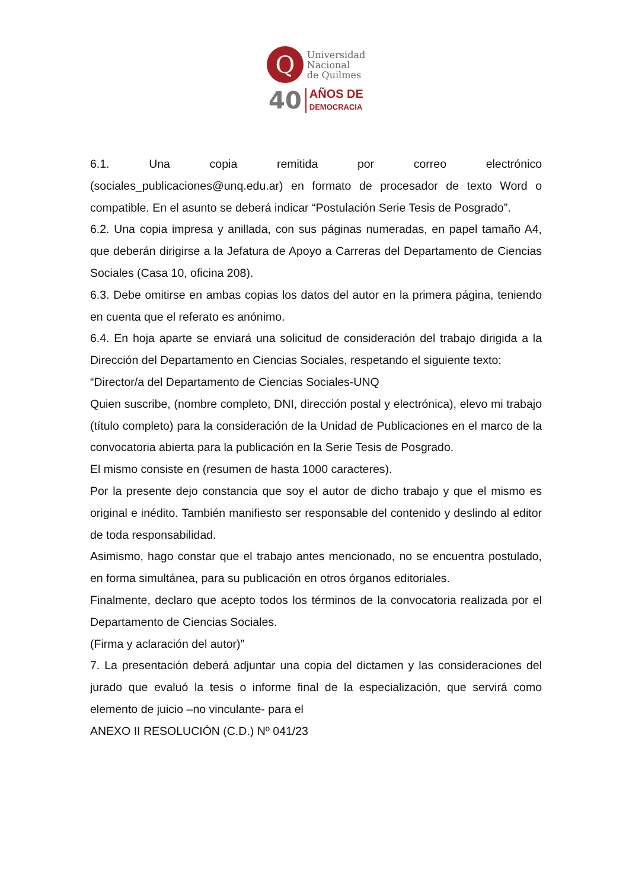Q
Universidad
Nacional
de Quilmes
40 AÑOS DE
DEMOCRACIA
6.1. Una copia remitida por correo electrónico
(sociales_publicaciones@unq.edu.ar) en formato de procesador de texto Word o compatible. En el asunto se deberá indicar “Postulación Serie Tesis de Posgrado”.
6.2. Una copia impresa y anillada, con sus páginas numeradas, en papel tamaño A4, que deberán dirigirse a la Jefatura de Apoyo a Carreras del Departamento de Ciencias Sociales (Casa 10, oficina 208).
6.3. Debe omitirse en ambas copias los datos del autor en la primera página, teniendo en cuenta que el referato es anónimo.
6.4. En hoja aparte se enviará una solicitud de consideración del trabajo dirigida a la Dirección del Departamento en Ciencias Sociales, respetando el siguiente texto:
“Director/a del Departamento de Ciencias Sociales-UNQ
Quien suscribe, (nombre completo, DNI, dirección postal y electrónica), elevo mi trabajo (título completo) para la consideración de la Unidad de Publicaciones en el marco de la convocatoria abierta para la publicación en la Serie Tesis de Posgrado.
El mismo consiste en (resumen de hasta 1000 caracteres).
Por la presente dejo constancia que soy el autor de dicho trabajo y que el mismo es original e inédito. También manifiesto ser responsable del contenido y deslindo al editor de toda responsabilidad.
Asimismo, hago constar que el trabajo antes mencionado, no se encuentra postulado, en forma simultánea, para su publicación en otros órganos editoriales.
Finalmente, declaro que acepto todos los términos de la convocatoria realizada por el Departamento de Ciencias Sociales.
(Firma y aclaración del autor)”
7. La presentación deberá adjuntar una copia del dictamen y las consideraciones del jurado que evaluó la tesis o informe final de la especialización, que servirá como elemento de juicio –no vinculante- para el
ANEXO II RESOLUCIÓN (C.D.) Nº 041/23